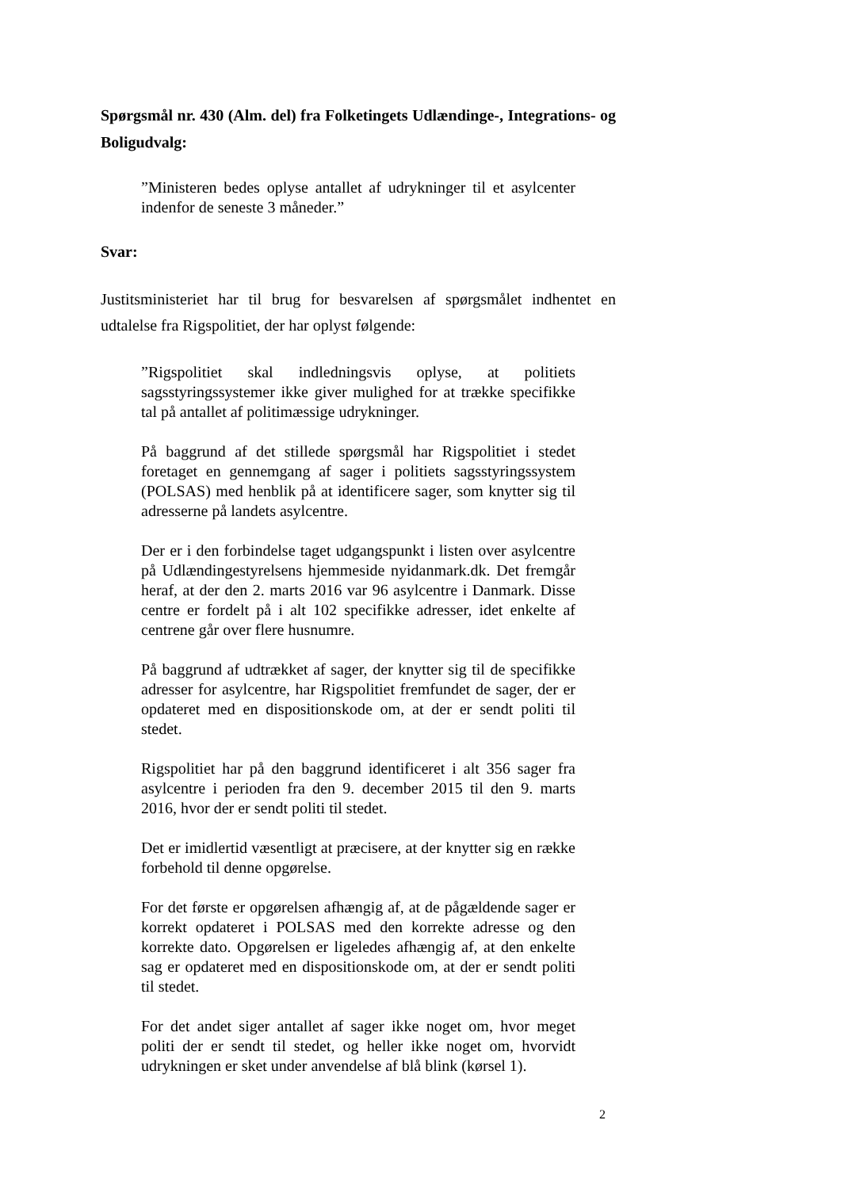Spørgsmål nr. 430 (Alm. del) fra Folketingets Udlændinge-, Integrations- og Boligudvalg:
”Ministeren bedes oplyse antallet af udrykninger til et asylcenter indenfor de seneste 3 måneder.”
Svar:
Justitsministeriet har til brug for besvarelsen af spørgsmålet indhentet en udtalelse fra Rigspolitiet, der har oplyst følgende:
”Rigspolitiet skal indledningsvis oplyse, at politiets sagsstyringssystemer ikke giver mulighed for at trække specifikke tal på antallet af politimæssige udrykninger.
På baggrund af det stillede spørgsmål har Rigspolitiet i stedet foretaget en gennemgang af sager i politiets sagsstyringssystem (POLSAS) med henblik på at identificere sager, som knytter sig til adresserne på landets asylcentre.
Der er i den forbindelse taget udgangspunkt i listen over asylcentre på Udlændingestyrelsens hjemmeside nyidanmark.dk. Det fremgår heraf, at der den 2. marts 2016 var 96 asylcentre i Danmark. Disse centre er fordelt på i alt 102 specifikke adresser, idet enkelte af centrene går over flere husnumre.
På baggrund af udtrækket af sager, der knytter sig til de specifikke adresser for asylcentre, har Rigspolitiet fremfundet de sager, der er opdateret med en dispositionskode om, at der er sendt politi til stedet.
Rigspolitiet har på den baggrund identificeret i alt 356 sager fra asylcentre i perioden fra den 9. december 2015 til den 9. marts 2016, hvor der er sendt politi til stedet.
Det er imidlertid væsentligt at præcisere, at der knytter sig en række forbehold til denne opgørelse.
For det første er opgørelsen afhængig af, at de pågældende sager er korrekt opdateret i POLSAS med den korrekte adresse og den korrekte dato. Opgørelsen er ligeledes afhængig af, at den enkelte sag er opdateret med en dispositionskode om, at der er sendt politi til stedet.
For det andet siger antallet af sager ikke noget om, hvor meget politi der er sendt til stedet, og heller ikke noget om, hvorvidt udrykningen er sket under anvendelse af blå blink (kørsel 1).
2